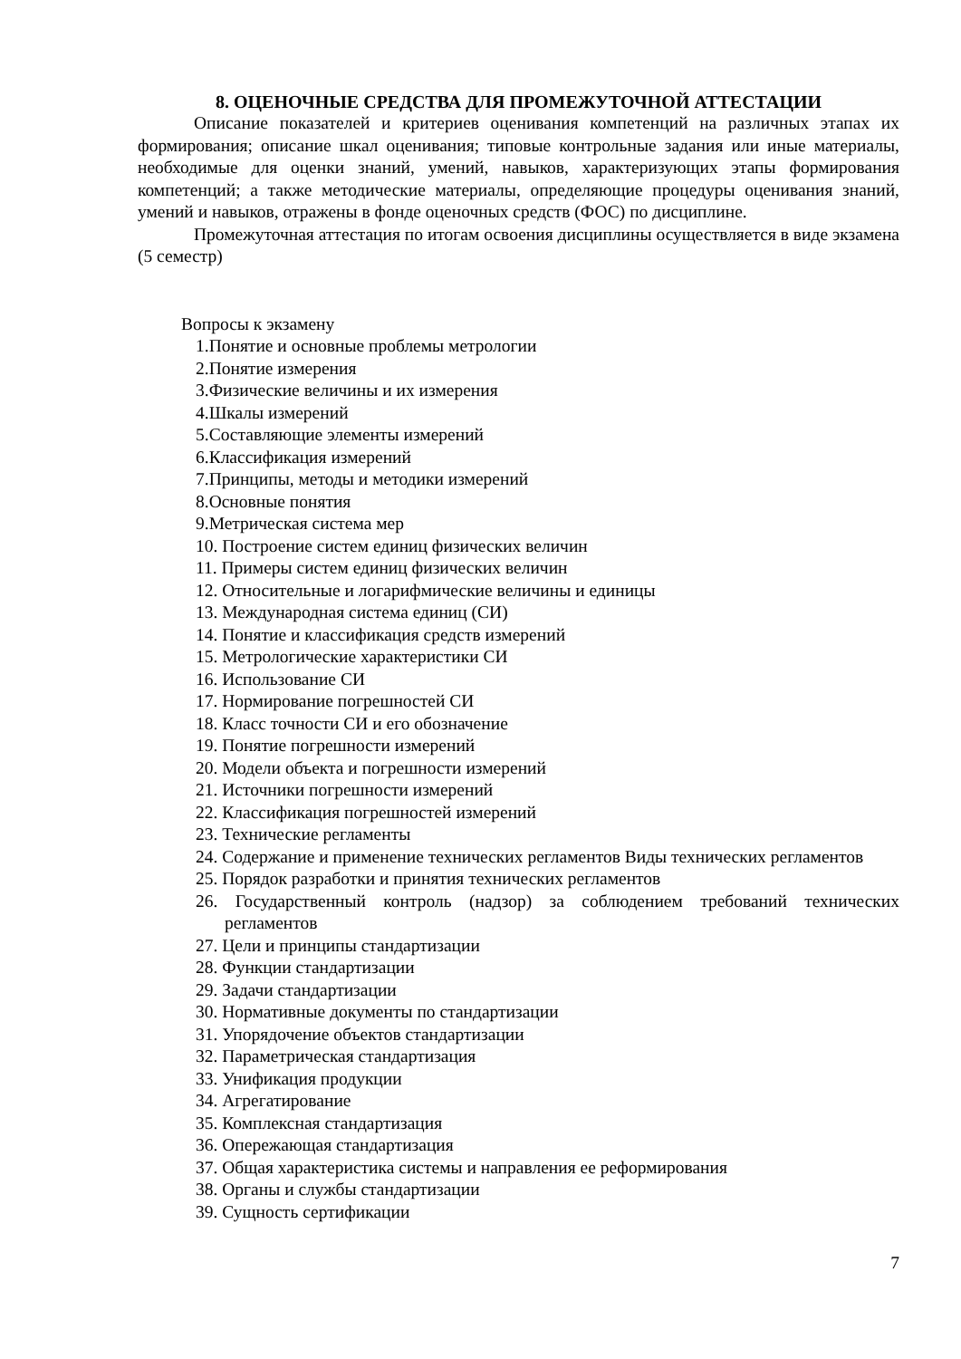8. ОЦЕНОЧНЫЕ СРЕДСТВА ДЛЯ ПРОМЕЖУТОЧНОЙ АТТЕСТАЦИИ
Описание показателей и критериев оценивания компетенций на различных этапах их формирования; описание шкал оценивания; типовые контрольные задания или иные материалы, необходимые для оценки знаний, умений, навыков, характеризующих этапы формирования компетенций; а также методические материалы, определяющие процедуры оценивания знаний, умений и навыков, отражены в фонде оценочных средств (ФОС) по дисциплине.
Промежуточная аттестация по итогам освоения дисциплины осуществляется в виде экзамена (5 семестр)
Вопросы к экзамену
1.Понятие и основные проблемы метрологии
2.Понятие измерения
3.Физические величины и их измерения
4.Шкалы измерений
5.Составляющие элементы измерений
6.Классификация измерений
7.Принципы, методы и методики измерений
8.Основные понятия
9.Метрическая система мер
10. Построение систем единиц физических величин
11. Примеры систем единиц физических величин
12. Относительные и логарифмические величины и единицы
13. Международная система единиц (СИ)
14. Понятие и классификация средств измерений
15. Метрологические характеристики СИ
16. Использование СИ
17. Нормирование погрешностей СИ
18. Класс точности СИ и его обозначение
19. Понятие погрешности измерений
20. Модели объекта и погрешности измерений
21. Источники погрешности измерений
22. Классификация погрешностей измерений
23. Технические регламенты
24. Содержание и применение технических регламентов Виды технических регламентов
25. Порядок разработки и принятия технических регламентов
26. Государственный контроль (надзор) за соблюдением требований технических регламентов
27. Цели и принципы стандартизации
28. Функции стандартизации
29. Задачи стандартизации
30. Нормативные документы по стандартизации
31. Упорядочение объектов стандартизации
32. Параметрическая стандартизация
33. Унификация продукции
34. Агрегатирование
35. Комплексная стандартизация
36. Опережающая стандартизация
37. Общая характеристика системы и направления ее реформирования
38. Органы и службы стандартизации
39. Сущность сертификации
7